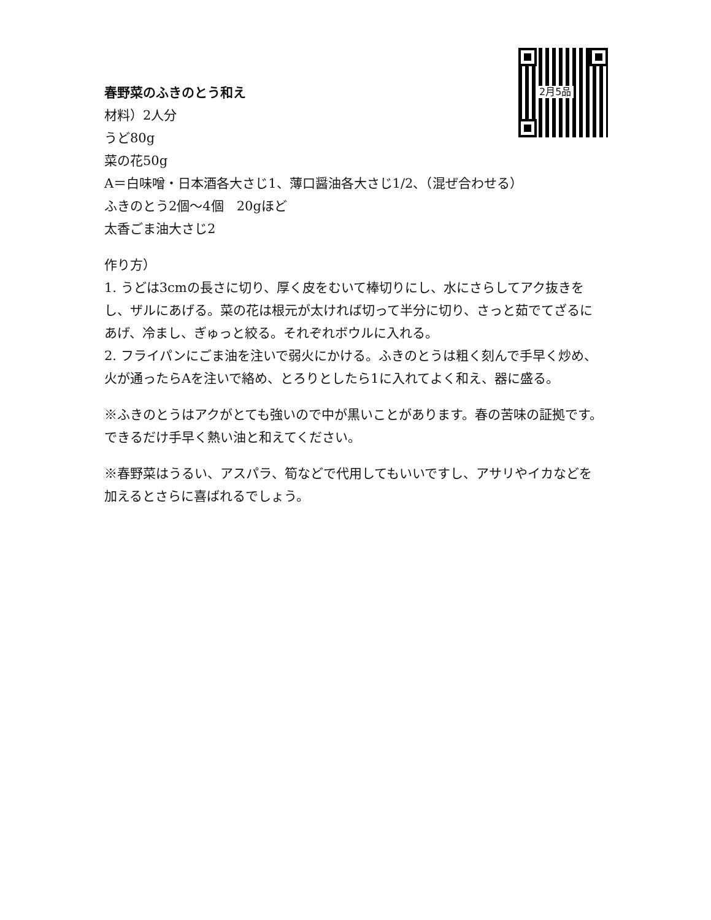2月5品
春野菜のふきのとう和え
材料）2人分
うど80g
菜の花50g
A＝白味噌・日本酒各大さじ1、薄口醤油各大さじ1/2、（混ぜ合わせる）
ふきのとう2個〜4個　20gほど
太香ごま油大さじ2
作り方）
1. うどは3cmの長さに切り、厚く皮をむいて棒切りにし、水にさらしてアク抜きをし、ザルにあげる。菜の花は根元が太ければ切って半分に切り、さっと茹でてざるにあげ、冷まし、ぎゅっと絞る。それぞれボウルに入れる。
2. フライパンにごま油を注いで弱火にかける。ふきのとうは粗く刻んで手早く炒め、火が通ったらAを注いで絡め、とろりとしたら1に入れてよく和え、器に盛る。
※ふきのとうはアクがとても強いので中が黒いことがあります。春の苦味の証拠です。できるだけ手早く熱い油と和えてください。
※春野菜はうるい、アスパラ、筍などで代用してもいいですし、アサリやイカなどを加えるとさらに喜ばれるでしょう。